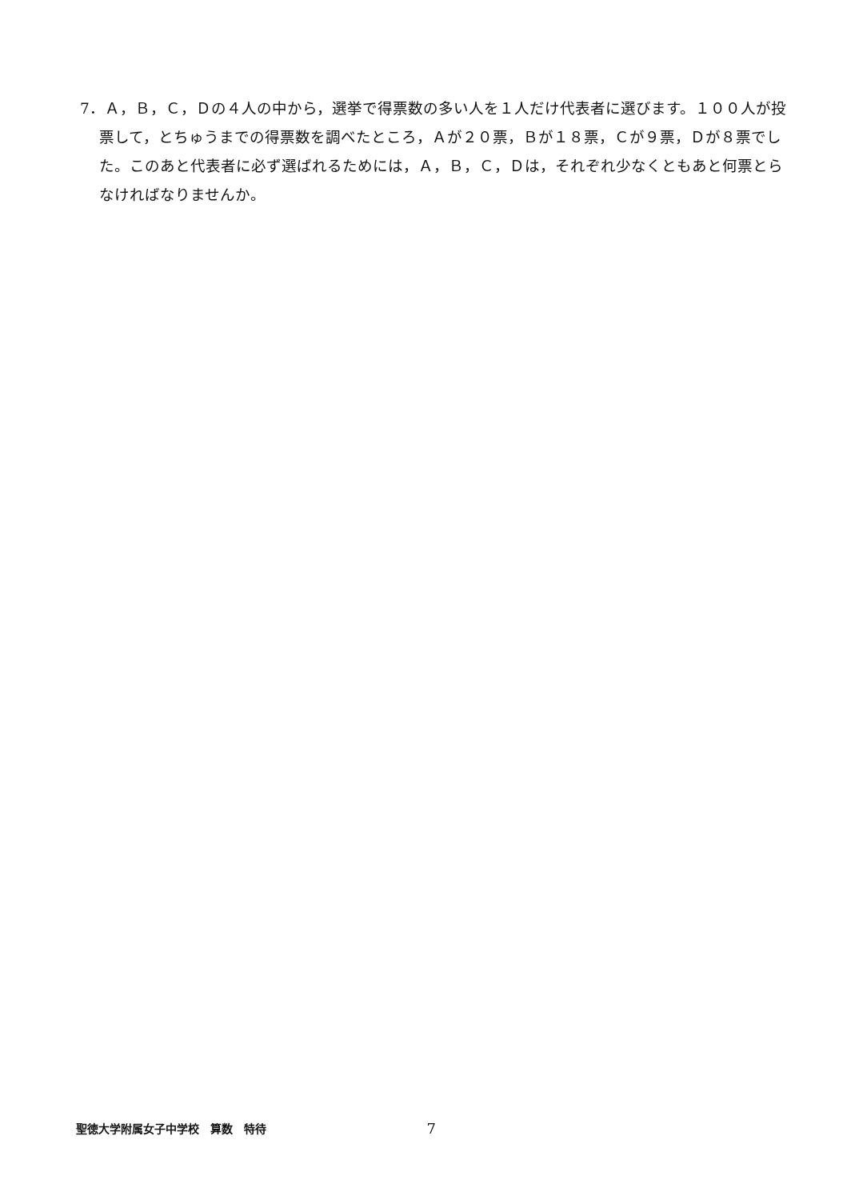7．Ａ，Ｂ，Ｃ，Ｄの４人の中から，選挙で得票数の多い人を１人だけ代表者に選びます。１００人が投票して，とちゅうまでの得票数を調べたところ，Ａが２０票，Ｂが１８票，Ｃが９票，Ｄが８票でした。このあと代表者に必ず選ばれるためには，Ａ，Ｂ，Ｃ，Ｄは，それぞれ少なくともあと何票とらなければなりませんか。
聖徳大学附属女子中学校　算数　特待 7